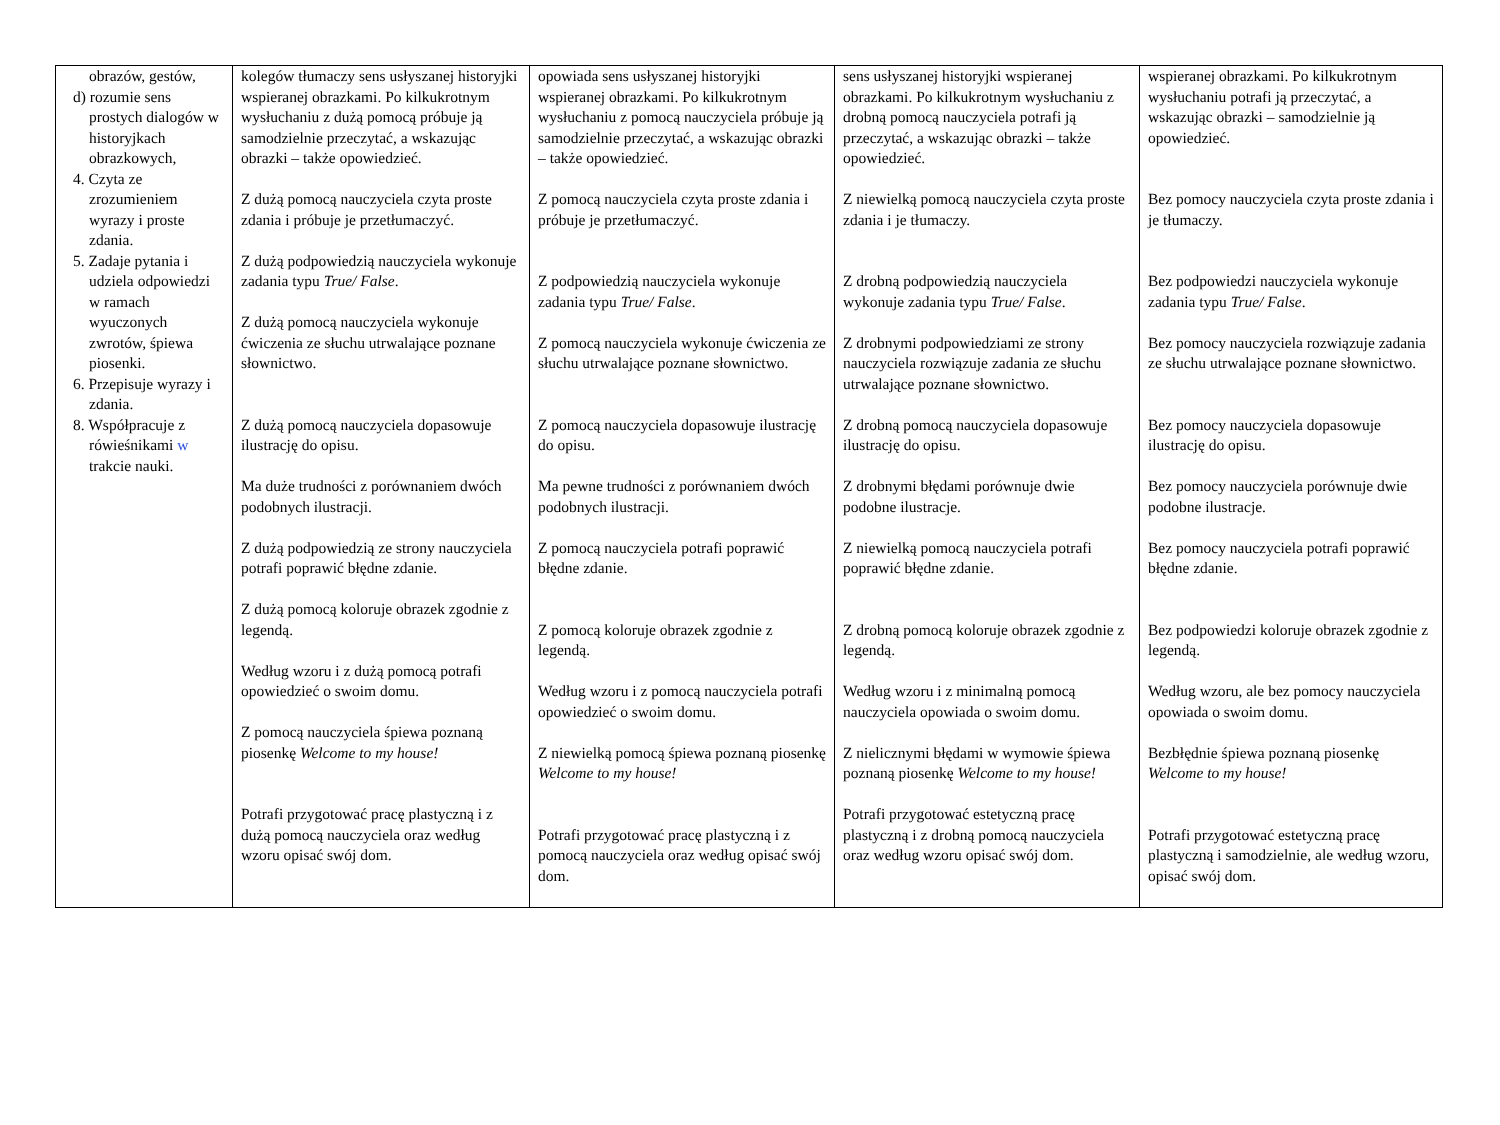| obrazów, gestów, d) rozumie sens prostych dialogów w historyjkach obrazkowych, 4. Czyta ze zrozumieniem wyrazy i proste zdania. 5. Zadaje pytania i udziela odpowiedzi w ramach wyuczonych zwrotów, śpiewa piosenki. 6. Przepisuje wyrazy i zdania. 8. Współpracuje z rówieśnikami w trakcie nauki. | kolegów tłumaczy sens usłyszanej historyjki wspieranej obrazkami. Po kilkukrotnym wysłuchaniu z dużą pomocą próbuje ją samodzielnie przeczytać, a wskazując obrazki – także opowiedzieć. Z dużą pomocą nauczyciela czyta proste zdania i próbuje je przetłumaczyć. Z dużą podpowiedzią nauczyciela wykonuje zadania typu True/ False . Z dużą pomocą nauczyciela wykonuje ćwiczenia ze słuchu utrwalające poznane słownictwo. Z dużą pomocą nauczyciela dopasowuje ilustrację do opisu. Ma duże trudności z porównaniem dwóch podobnych ilustracji. Z dużą podpowiedzią ze strony nauczyciela potrafi poprawić błędne zdanie. Z dużą pomocą koloruje obrazek zgodnie z legendą. Według wzoru i z dużą pomocą potrafi opowiedzieć o swoim domu. Z pomocą nauczyciela śpiewa poznaną piosenkę Welcome to my house! Potrafi przygotować pracę plastyczną i z dużą pomocą nauczyciela oraz według wzoru opisać swój dom. | opowiada sens usłyszanej historyjki wspieranej obrazkami. Po kilkukrotnym wysłuchaniu z pomocą nauczyciela próbuje ją samodzielnie przeczytać, a wskazując obrazki – także opowiedzieć. Z pomocą nauczyciela czyta proste zdania i próbuje je przetłumaczyć. Z podpowiedzią nauczyciela wykonuje zadania typu True/ False . Z pomocą nauczyciela wykonuje ćwiczenia ze słuchu utrwalające poznane słownictwo. Z pomocą nauczyciela dopasowuje ilustrację do opisu. Ma pewne trudności z porównaniem dwóch podobnych ilustracji. Z pomocą nauczyciela potrafi poprawić błędne zdanie. Z pomocą koloruje obrazek zgodnie z legendą. Według wzoru i z pomocą nauczyciela potrafi opowiedzieć o swoim domu. Z niewielką pomocą śpiewa poznaną piosenkę Welcome to my house! Potrafi przygotować pracę plastyczną i z pomocą nauczyciela oraz według opisać swój dom. | sens usłyszanej historyjki wspieranej obrazkami. Po kilkukrotnym wysłuchaniu z drobną pomocą nauczyciela potrafi ją przeczytać, a wskazując obrazki – także opowiedzieć. Z niewielką pomocą nauczyciela czyta proste zdania i je tłumaczy. Z drobną podpowiedzią nauczyciela wykonuje zadania typu True/ False . Z drobnymi podpowiedziami ze strony nauczyciela rozwiązuje zadania ze słuchu utrwalające poznane słownictwo. Z drobną pomocą nauczyciela dopasowuje ilustrację do opisu. Z drobnymi błędami porównuje dwie podobne ilustracje. Z niewielką pomocą nauczyciela potrafi poprawić błędne zdanie. Z drobną pomocą koloruje obrazek zgodnie z legendą. Według wzoru i z minimalną pomocą nauczyciela opowiada o swoim domu. Z nielicznymi błędami w wymowie śpiewa poznaną piosenkę Welcome to my house! Potrafi przygotować estetyczną pracę plastyczną i z drobną pomocą nauczyciela oraz według wzoru opisać swój dom. | wspieranej obrazkami. Po kilkukrotnym wysłuchaniu potrafi ją przeczytać, a wskazując obrazki – samodzielnie ją opowiedzieć. Bez pomocy nauczyciela czyta proste zdania i je tłumaczy. Bez podpowiedzi nauczyciela wykonuje zadania typu True/ False . Bez pomocy nauczyciela rozwiązuje zadania ze słuchu utrwalające poznane słownictwo. Bez pomocy nauczyciela dopasowuje ilustrację do opisu. Bez pomocy nauczyciela porównuje dwie podobne ilustracje. Bez pomocy nauczyciela potrafi poprawić błędne zdanie. Bez podpowiedzi koloruje obrazek zgodnie z legendą. Według wzoru, ale bez pomocy nauczyciela opowiada o swoim domu. Bezbłędnie śpiewa poznaną piosenkę Welcome to my house! Potrafi przygotować estetyczną pracę plastyczną i samodzielnie, ale według wzoru, opisać swój dom. |